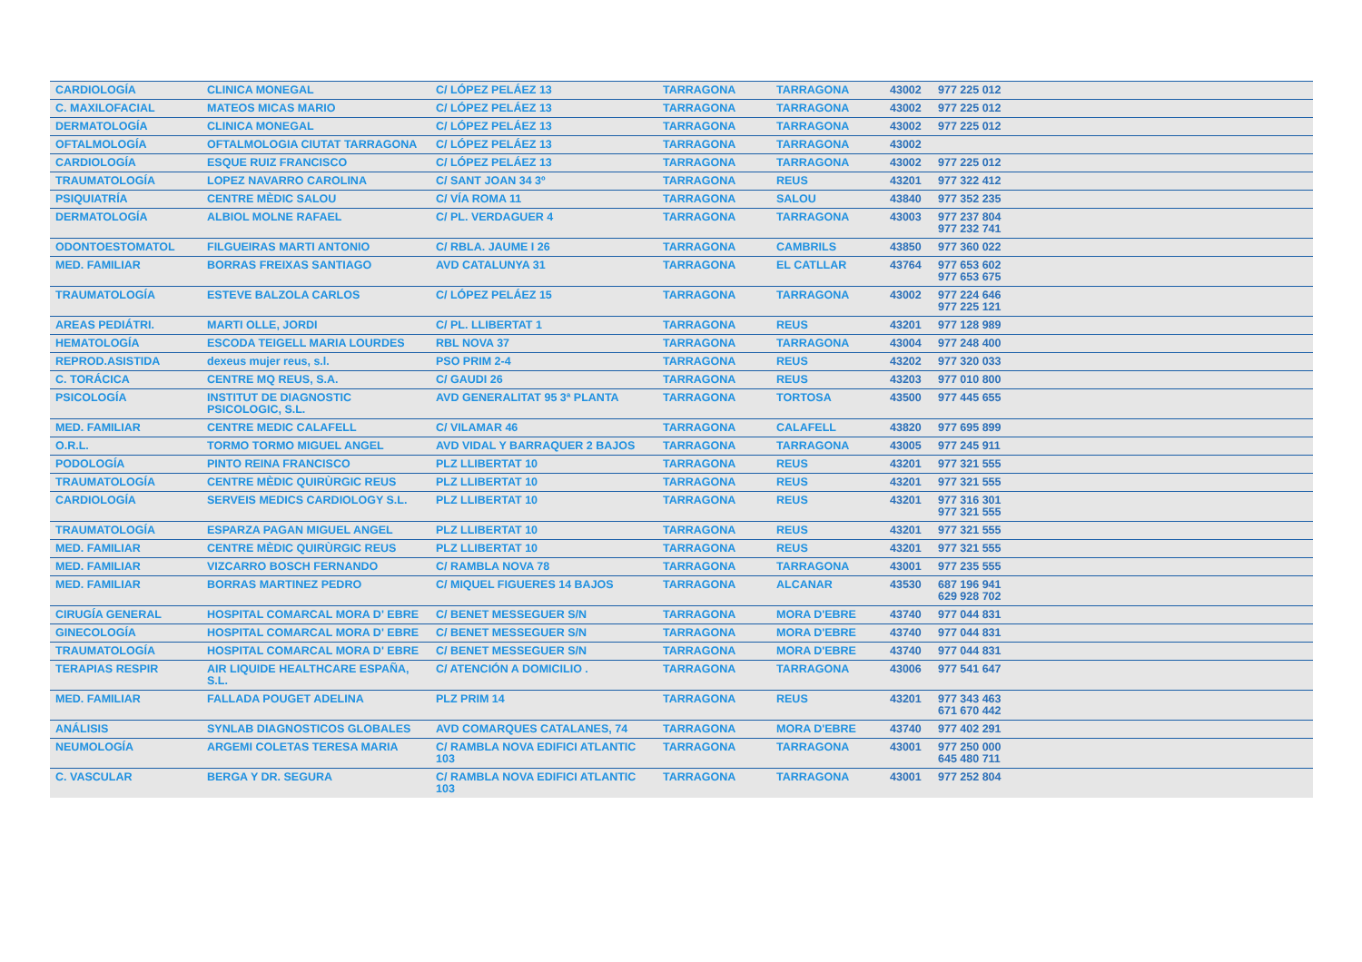| CARDIOLOGÍA | CLINICA MONEGAL | C/ LÓPEZ PELÁEZ 13 | TARRAGONA | TARRAGONA | 43002 | 977 225 012 |
| C. MAXILOFACIAL | MATEOS MICAS MARIO | C/ LÓPEZ PELÁEZ 13 | TARRAGONA | TARRAGONA | 43002 | 977 225 012 |
| DERMATOLOGÍA | CLINICA MONEGAL | C/ LÓPEZ PELÁEZ 13 | TARRAGONA | TARRAGONA | 43002 | 977 225 012 |
| OFTALMOLOGÍA | OFTALMOLOGIA CIUTAT TARRAGONA | C/ LÓPEZ PELÁEZ 13 | TARRAGONA | TARRAGONA | 43002 | |
| CARDIOLOGÍA | ESQUE RUIZ FRANCISCO | C/ LÓPEZ PELÁEZ 13 | TARRAGONA | TARRAGONA | 43002 | 977 225 012 |
| TRAUMATOLOGÍA | LOPEZ NAVARRO CAROLINA | C/ SANT JOAN 34 3º | TARRAGONA | REUS | 43201 | 977 322 412 |
| PSIQUIATRÍA | CENTRE MÈDIC SALOU | C/ VÍA ROMA 11 | TARRAGONA | SALOU | 43840 | 977 352 235 |
| DERMATOLOGÍA | ALBIOL MOLNE RAFAEL | C/ PL. VERDAGUER 4 | TARRAGONA | TARRAGONA | 43003 | 977 237 804 977 232 741 |
| ODONTOESTOMATOL | FILGUEIRAS MARTI ANTONIO | C/ RBLA. JAUME I 26 | TARRAGONA | CAMBRILS | 43850 | 977 360 022 |
| MED. FAMILIAR | BORRAS FREIXAS SANTIAGO | AVD CATALUNYA 31 | TARRAGONA | EL CATLLAR | 43764 | 977 653 602 977 653 675 |
| TRAUMATOLOGÍA | ESTEVE BALZOLA CARLOS | C/ LÓPEZ PELÁEZ 15 | TARRAGONA | TARRAGONA | 43002 | 977 224 646 977 225 121 |
| AREAS PEDIÁTRI. | MARTI OLLE, JORDI | C/ PL. LLIBERTAT 1 | TARRAGONA | REUS | 43201 | 977 128 989 |
| HEMATOLOGÍA | ESCODA TEIGELL MARIA LOURDES | RBL NOVA 37 | TARRAGONA | TARRAGONA | 43004 | 977 248 400 |
| REPROD.ASISTIDA | dexeus mujer reus, s.l. | PSO PRIM 2-4 | TARRAGONA | REUS | 43202 | 977 320 033 |
| C. TORÁCICA | CENTRE MQ REUS, S.A. | C/ GAUDI 26 | TARRAGONA | REUS | 43203 | 977 010 800 |
| PSICOLOGÍA | INSTITUT DE DIAGNOSTIC PSICOLOGIC, S.L. | AVD GENERALITAT 95 3ª PLANTA | TARRAGONA | TORTOSA | 43500 | 977 445 655 |
| MED. FAMILIAR | CENTRE MEDIC CALAFELL | C/ VILAMAR 46 | TARRAGONA | CALAFELL | 43820 | 977 695 899 |
| O.R.L. | TORMO TORMO MIGUEL ANGEL | AVD VIDAL Y BARRAQUER 2 BAJOS | TARRAGONA | TARRAGONA | 43005 | 977 245 911 |
| PODOLOGÍA | PINTO REINA FRANCISCO | PLZ LLIBERTAT 10 | TARRAGONA | REUS | 43201 | 977 321 555 |
| TRAUMATOLOGÍA | CENTRE MÈDIC QUIRÙRGIC REUS | PLZ LLIBERTAT 10 | TARRAGONA | REUS | 43201 | 977 321 555 |
| CARDIOLOGÍA | SERVEIS MEDICS CARDIOLOGY S.L. | PLZ LLIBERTAT 10 | TARRAGONA | REUS | 43201 | 977 316 301 977 321 555 |
| TRAUMATOLOGÍA | ESPARZA PAGAN MIGUEL ANGEL | PLZ LLIBERTAT 10 | TARRAGONA | REUS | 43201 | 977 321 555 |
| MED. FAMILIAR | CENTRE MÈDIC QUIRÙRGIC REUS | PLZ LLIBERTAT 10 | TARRAGONA | REUS | 43201 | 977 321 555 |
| MED. FAMILIAR | VIZCARRO BOSCH FERNANDO | C/ RAMBLA NOVA 78 | TARRAGONA | TARRAGONA | 43001 | 977 235 555 |
| MED. FAMILIAR | BORRAS MARTINEZ PEDRO | C/ MIQUEL FIGUERES 14 BAJOS | TARRAGONA | ALCANAR | 43530 | 687 196 941 629 928 702 |
| CIRUGÍA GENERAL | HOSPITAL COMARCAL MORA D' EBRE | C/ BENET MESSEGUER S/N | TARRAGONA | MORA D'EBRE | 43740 | 977 044 831 |
| GINECOLOGÍA | HOSPITAL COMARCAL MORA D' EBRE | C/ BENET MESSEGUER S/N | TARRAGONA | MORA D'EBRE | 43740 | 977 044 831 |
| TRAUMATOLOGÍA | HOSPITAL COMARCAL MORA D' EBRE | C/ BENET MESSEGUER S/N | TARRAGONA | MORA D'EBRE | 43740 | 977 044 831 |
| TERAPIAS RESPIR | AIR LIQUIDE HEALTHCARE ESPAÑA, S.L. | C/ ATENCIÓN A DOMICILIO . | TARRAGONA | TARRAGONA | 43006 | 977 541 647 |
| MED. FAMILIAR | FALLADA POUGET ADELINA | PLZ PRIM 14 | TARRAGONA | REUS | 43201 | 977 343 463 671 670 442 |
| ANÁLISIS | SYNLAB DIAGNOSTICOS GLOBALES | AVD COMARQUES CATALANES, 74 | TARRAGONA | MORA D'EBRE | 43740 | 977 402 291 |
| NEUMOLOGÍA | ARGEMI COLETAS TERESA MARIA | C/ RAMBLA NOVA EDIFICI ATLANTIC 103 | TARRAGONA | TARRAGONA | 43001 | 977 250 000 645 480 711 |
| C. VASCULAR | BERGA Y DR. SEGURA | C/ RAMBLA NOVA EDIFICI ATLANTIC 103 | TARRAGONA | TARRAGONA | 43001 | 977 252 804 |